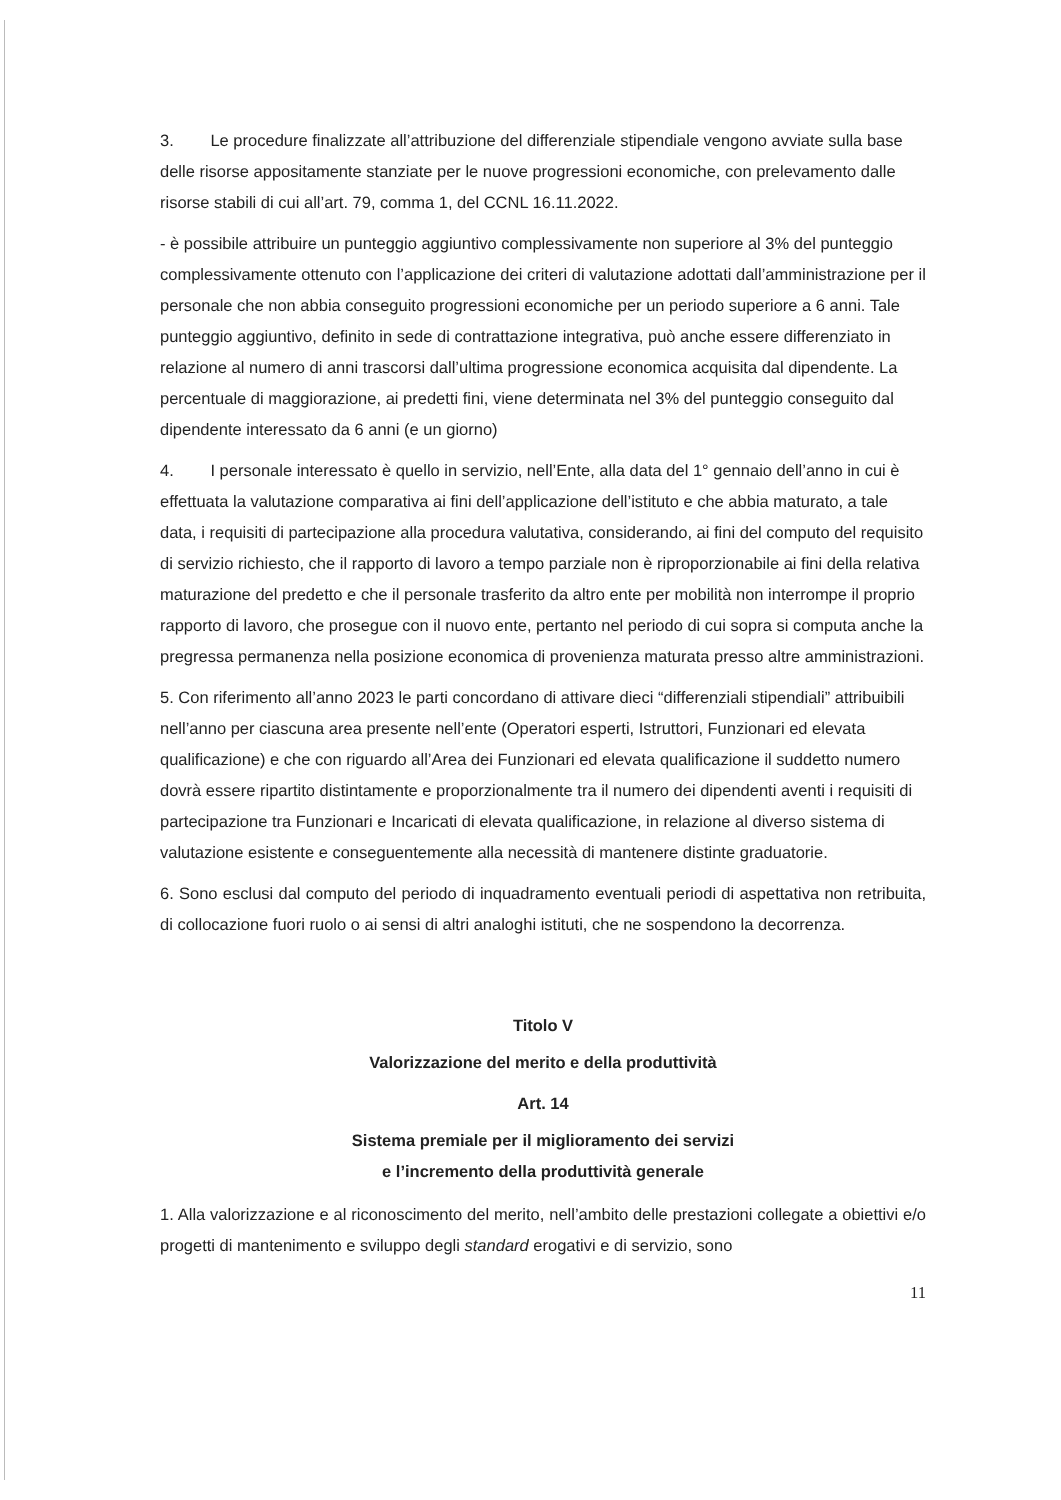3. Le procedure finalizzate all’attribuzione del differenziale stipendiale vengono avviate sulla base delle risorse appositamente stanziate per le nuove progressioni economiche, con prelevamento dalle risorse stabili di cui all’art. 79, comma 1, del CCNL 16.11.2022.
- è possibile attribuire un punteggio aggiuntivo complessivamente non superiore al 3% del punteggio complessivamente ottenuto con l’applicazione dei criteri di valutazione adottati dall’amministrazione per il personale che non abbia conseguito progressioni economiche per un periodo superiore a 6 anni. Tale punteggio aggiuntivo, definito in sede di contrattazione integrativa, può anche essere differenziato in relazione al numero di anni trascorsi dall’ultima progressione economica acquisita dal dipendente. La percentuale di maggiorazione, ai predetti fini, viene determinata nel 3% del punteggio conseguito dal dipendente interessato da 6 anni (e un giorno)
4. I personale interessato è quello in servizio, nell’Ente, alla data del 1° gennaio dell’anno in cui è effettuata la valutazione comparativa ai fini dell’applicazione dell’istituto e che abbia maturato, a tale data, i requisiti di partecipazione alla procedura valutativa, considerando, ai fini del computo del requisito di servizio richiesto, che il rapporto di lavoro a tempo parziale non è riproporzionabile ai fini della relativa maturazione del predetto e che il personale trasferito da altro ente per mobilità non interrompe il proprio rapporto di lavoro, che prosegue con il nuovo ente, pertanto nel periodo di cui sopra si computa anche la pregressa permanenza nella posizione economica di provenienza maturata presso altre amministrazioni.
5. Con riferimento all’anno 2023 le parti concordano di attivare dieci “differenziali stipendiali” attribuibili nell’anno per ciascuna area presente nell’ente (Operatori esperti, Istruttori, Funzionari ed elevata qualificazione) e che con riguardo all’Area dei Funzionari ed elevata qualificazione il suddetto numero dovrà essere ripartito distintamente e proporzionalmente tra il numero dei dipendenti aventi i requisiti di partecipazione tra Funzionari e Incaricati di elevata qualificazione, in relazione al diverso sistema di valutazione esistente e conseguentemente alla necessità di mantenere distinte graduatorie.
6. Sono esclusi dal computo del periodo di inquadramento eventuali periodi di aspettativa non retribuita, di collocazione fuori ruolo o ai sensi di altri analoghi istituti, che ne sospendono la decorrenza.
Titolo V
Valorizzazione del merito e della produttività
Art. 14
Sistema premiale per il miglioramento dei servizi
e l’incremento della produttività generale
1. Alla valorizzazione e al riconoscimento del merito, nell’ambito delle prestazioni collegate a obiettivi e/o progetti di mantenimento e sviluppo degli standard erogativi e di servizio, sono
11